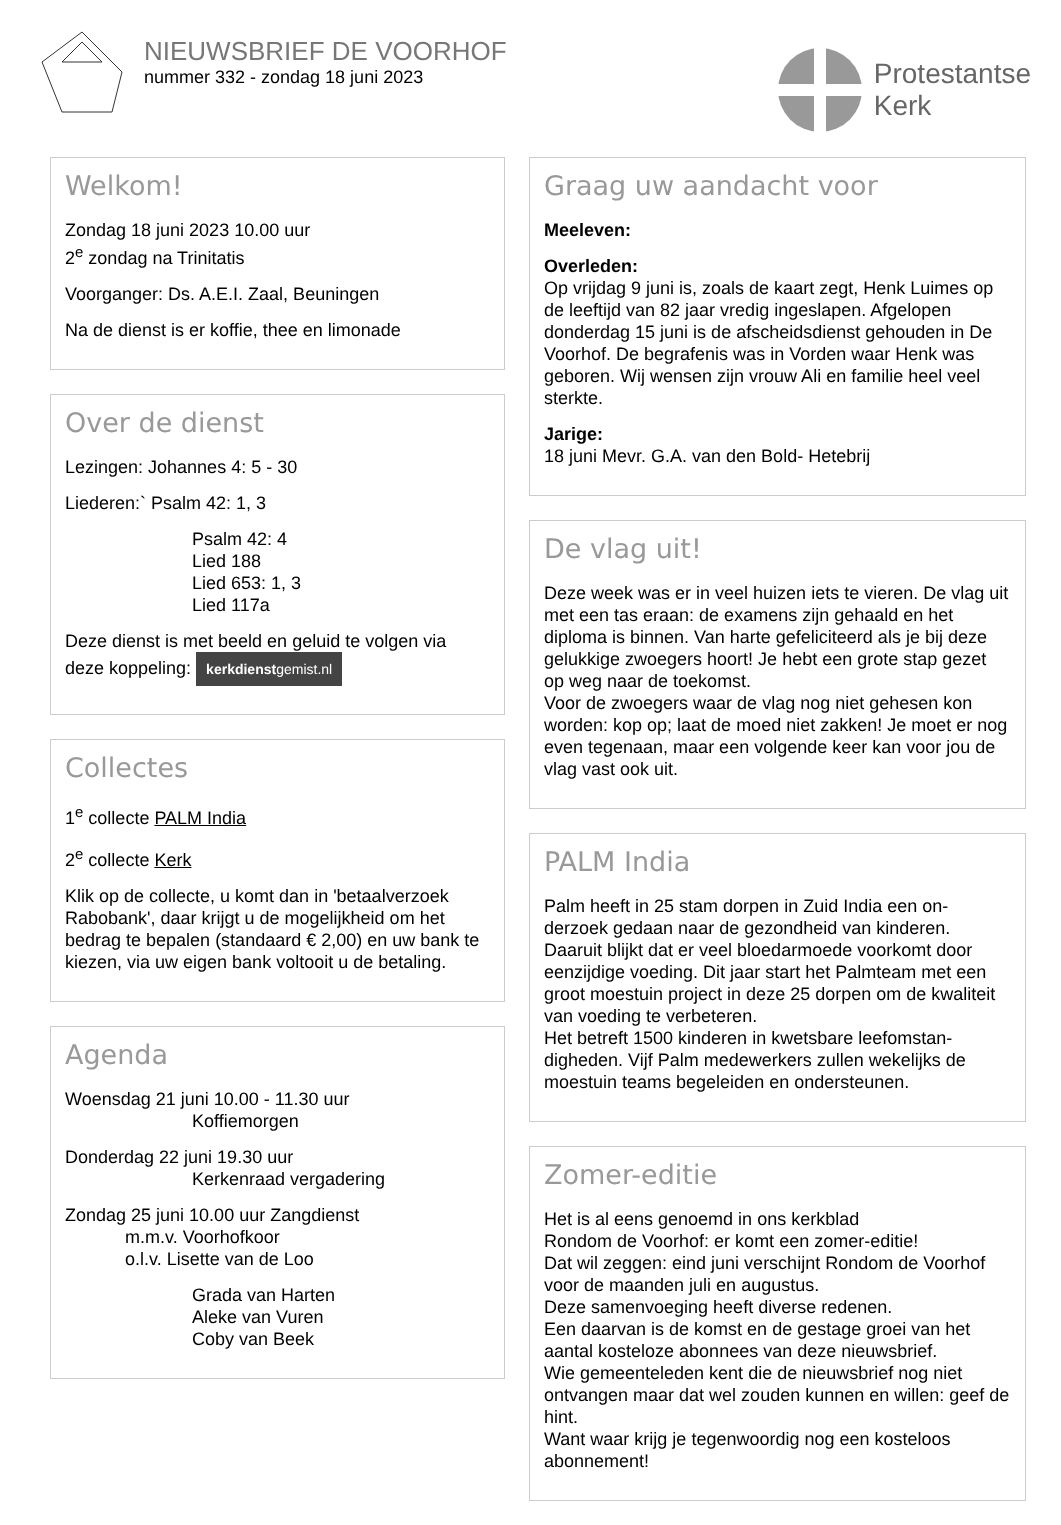NIEUWSBRIEF DE VOORHOF
nummer 332 - zondag 18 juni 2023
Protestantse
Kerk
Welkom!
Zondag 18 juni 2023 10.00 uur
2<sup>e</sup> zondag na Trinitatis
Voorganger: Ds. A.E.I. Zaal, Beuningen
Na de dienst is er koffie, thee en limonade
Over de dienst
Lezingen: Johannes 4: 5 - 30
Liederen:` Psalm 42: 1, 3
Psalm 42: 4
Lied 188
Lied 653: 1, 3
Lied 117a
Deze dienst is met beeld en geluid te volgen via deze koppeling: kerkdienstgemist.nl
Collectes
1<sup>e</sup> collecte PALM India
2<sup>e</sup> collecte Kerk
Klik op de collecte, u komt dan in 'betaalverzoek Rabobank', daar krijgt u de mogelijkheid om het bedrag te bepalen (standaard € 2,00) en uw bank te kiezen, via uw eigen bank voltooit u de betaling.
Agenda
Woensdag 21 juni 10.00 - 11.30 uur
Koffiemorgen
Donderdag 22 juni 19.30 uur
Kerkenraad vergadering
Zondag 25 juni 10.00 uur Zangdienst
m.m.v. Voorhofkoor
o.l.v. Lisette van de Loo
Grada van Harten
Aleke van Vuren
Coby van Beek
Graag uw aandacht voor
Meeleven:
Overleden:
Op vrijdag 9 juni is, zoals de kaart zegt, Henk Luimes op de leeftijd van 82 jaar vredig ingeslapen. Afgelopen donderdag 15 juni is de afscheidsdienst gehouden in De Voorhof. De begrafenis was in Vorden waar Henk was geboren. Wij wensen zijn vrouw Ali en familie heel veel sterkte.
Jarige:
18 juni Mevr. G.A. van den Bold- Hetebrij
De vlag uit!
Deze week was er in veel huizen iets te vieren. De vlag uit met een tas eraan: de examens zijn gehaald en het diploma is binnen. Van harte gefeliciteerd als je bij deze gelukkige zwoegers hoort! Je hebt een grote stap gezet op weg naar de toekomst.
Voor de zwoegers waar de vlag nog niet gehesen kon worden: kop op; laat de moed niet zakken! Je moet er nog even tegenaan, maar een volgende keer kan voor jou de vlag vast ook uit.
PALM India
Palm heeft in 25 stam dorpen in Zuid India een on-derzoek gedaan naar de gezondheid van kinderen. Daaruit blijkt dat er veel bloedarmoede voorkomt door eenzijdige voeding. Dit jaar start het Palmteam met een groot moestuin project in deze 25 dorpen om de kwaliteit van voeding te verbeteren.
Het betreft 1500 kinderen in kwetsbare leefomstan-digheden. Vijf Palm medewerkers zullen wekelijks de moestuin teams begeleiden en ondersteunen.
Zomer-editie
Het is al eens genoemd in ons kerkblad
Rondom de Voorhof: er komt een zomer-editie!
Dat wil zeggen: eind juni verschijnt Rondom de Voorhof voor de maanden juli en augustus.
Deze samenvoeging heeft diverse redenen.
Een daarvan is de komst en de gestage groei van het aantal kosteloze abonnees van deze nieuwsbrief.
Wie gemeenteleden kent die de nieuwsbrief nog niet ontvangen maar dat wel zouden kunnen en willen: geef de hint.
Want waar krijg je tegenwoordig nog een kosteloos abonnement!